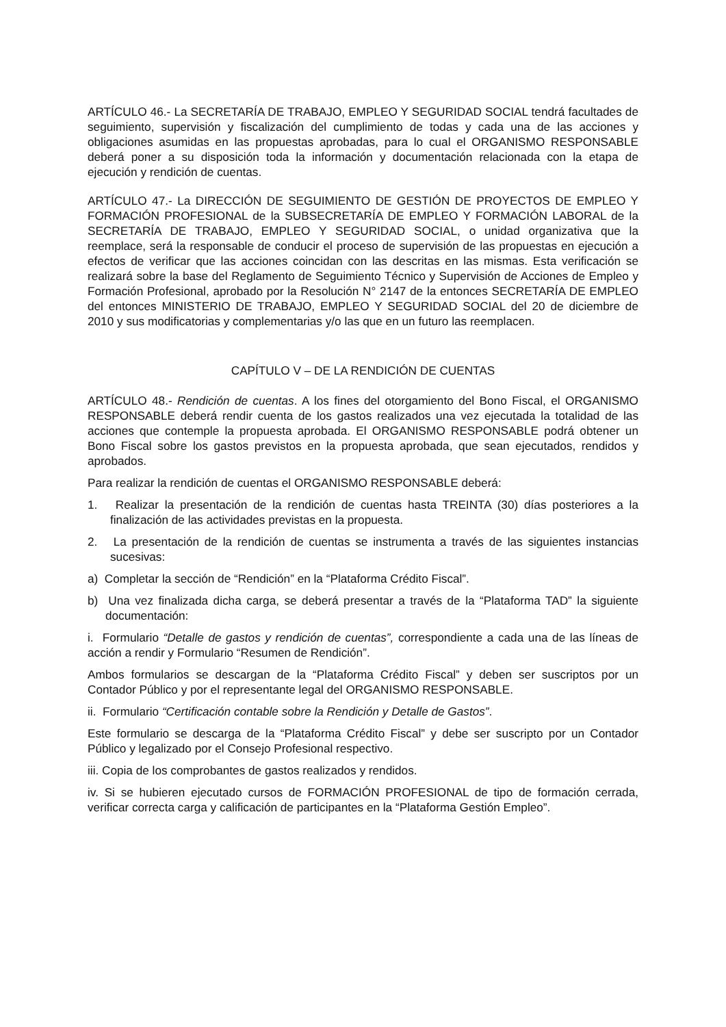ARTÍCULO 46.- La SECRETARÍA DE TRABAJO, EMPLEO Y SEGURIDAD SOCIAL tendrá facultades de seguimiento, supervisión y fiscalización del cumplimiento de todas y cada una de las acciones y obligaciones asumidas en las propuestas aprobadas, para lo cual el ORGANISMO RESPONSABLE deberá poner a su disposición toda la información y documentación relacionada con la etapa de ejecución y rendición de cuentas.
ARTÍCULO 47.- La DIRECCIÓN DE SEGUIMIENTO DE GESTIÓN DE PROYECTOS DE EMPLEO Y FORMACIÓN PROFESIONAL de la SUBSECRETARÍA DE EMPLEO Y FORMACIÓN LABORAL de la SECRETARÍA DE TRABAJO, EMPLEO Y SEGURIDAD SOCIAL, o unidad organizativa que la reemplace, será la responsable de conducir el proceso de supervisión de las propuestas en ejecución a efectos de verificar que las acciones coincidan con las descritas en las mismas. Esta verificación se realizará sobre la base del Reglamento de Seguimiento Técnico y Supervisión de Acciones de Empleo y Formación Profesional, aprobado por la Resolución N° 2147 de la entonces SECRETARÍA DE EMPLEO del entonces MINISTERIO DE TRABAJO, EMPLEO Y SEGURIDAD SOCIAL del 20 de diciembre de 2010 y sus modificatorias y complementarias y/o las que en un futuro las reemplacen.
CAPÍTULO V – DE LA RENDICIÓN DE CUENTAS
ARTÍCULO 48.- Rendición de cuentas. A los fines del otorgamiento del Bono Fiscal, el ORGANISMO RESPONSABLE deberá rendir cuenta de los gastos realizados una vez ejecutada la totalidad de las acciones que contemple la propuesta aprobada. El ORGANISMO RESPONSABLE podrá obtener un Bono Fiscal sobre los gastos previstos en la propuesta aprobada, que sean ejecutados, rendidos y aprobados.
Para realizar la rendición de cuentas el ORGANISMO RESPONSABLE deberá:
1. Realizar la presentación de la rendición de cuentas hasta TREINTA (30) días posteriores a la finalización de las actividades previstas en la propuesta.
2. La presentación de la rendición de cuentas se instrumenta a través de las siguientes instancias sucesivas:
a) Completar la sección de “Rendición” en la “Plataforma Crédito Fiscal”.
b) Una vez finalizada dicha carga, se deberá presentar a través de la “Plataforma TAD” la siguiente documentación:
i. Formulario “Detalle de gastos y rendición de cuentas”, correspondiente a cada una de las líneas de acción a rendir y Formulario “Resumen de Rendición”.
Ambos formularios se descargan de la “Plataforma Crédito Fiscal” y deben ser suscriptos por un Contador Público y por el representante legal del ORGANISMO RESPONSABLE.
ii. Formulario “Certificación contable sobre la Rendición y Detalle de Gastos”.
Este formulario se descarga de la “Plataforma Crédito Fiscal” y debe ser suscripto por un Contador Público y legalizado por el Consejo Profesional respectivo.
iii. Copia de los comprobantes de gastos realizados y rendidos.
iv. Si se hubieren ejecutado cursos de FORMACIÓN PROFESIONAL de tipo de formación cerrada, verificar correcta carga y calificación de participantes en la “Plataforma Gestión Empleo”.